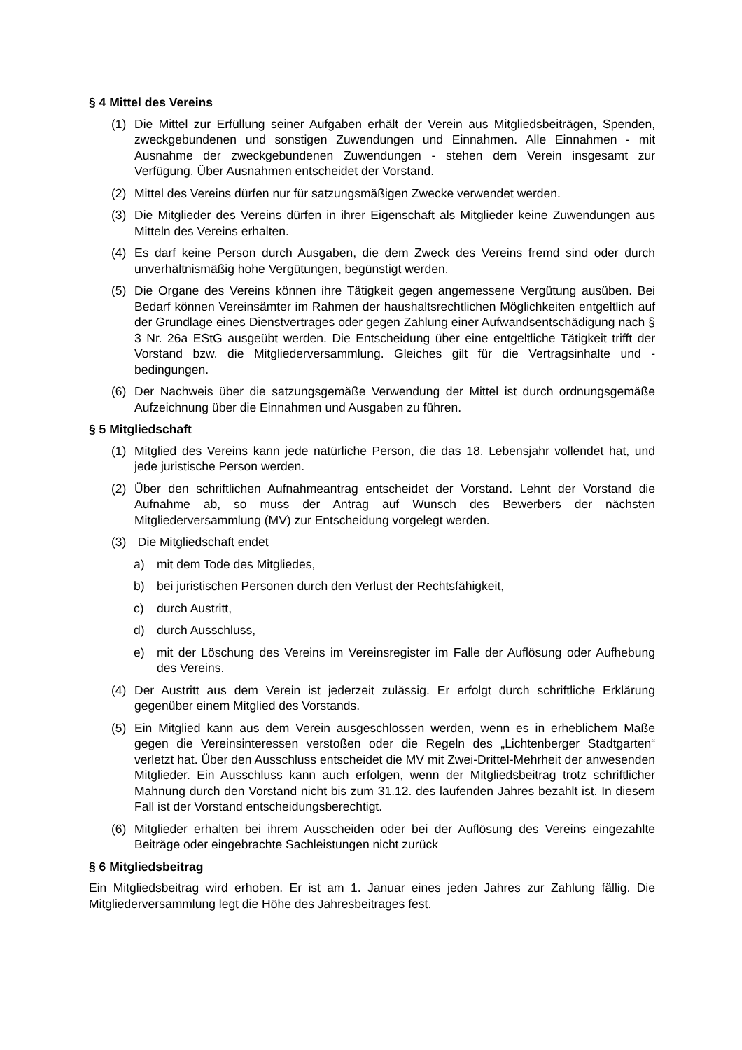§ 4 Mittel des Vereins
(1) Die Mittel zur Erfüllung seiner Aufgaben erhält der Verein aus Mitgliedsbeiträgen, Spenden, zweckgebundenen und sonstigen Zuwendungen und Einnahmen. Alle Einnahmen - mit Ausnahme der zweckgebundenen Zuwendungen - stehen dem Verein insgesamt zur Verfügung. Über Ausnahmen entscheidet der Vorstand.
(2) Mittel des Vereins dürfen nur für satzungsmäßigen Zwecke verwendet werden.
(3) Die Mitglieder des Vereins dürfen in ihrer Eigenschaft als Mitglieder keine Zuwendungen aus Mitteln des Vereins erhalten.
(4) Es darf keine Person durch Ausgaben, die dem Zweck des Vereins fremd sind oder durch unverhältnismäßig hohe Vergütungen, begünstigt werden.
(5) Die Organe des Vereins können ihre Tätigkeit gegen angemessene Vergütung ausüben. Bei Bedarf können Vereinsämter im Rahmen der haushaltsrechtlichen Möglichkeiten entgeltlich auf der Grundlage eines Dienstvertrages oder gegen Zahlung einer Aufwandsentschädigung nach § 3 Nr. 26a EStG ausgeübt werden. Die Entscheidung über eine entgeltliche Tätigkeit trifft der Vorstand bzw. die Mitgliederversammlung. Gleiches gilt für die Vertragsinhalte und -bedingungen.
(6) Der Nachweis über die satzungsgemäße Verwendung der Mittel ist durch ordnungsgemäße Aufzeichnung über die Einnahmen und Ausgaben zu führen.
§ 5 Mitgliedschaft
(1) Mitglied des Vereins kann jede natürliche Person, die das 18. Lebensjahr vollendet hat, und jede juristische Person werden.
(2) Über den schriftlichen Aufnahmeantrag entscheidet der Vorstand. Lehnt der Vorstand die Aufnahme ab, so muss der Antrag auf Wunsch des Bewerbers der nächsten Mitgliederversammlung (MV) zur Entscheidung vorgelegt werden.
(3) Die Mitgliedschaft endet
a) mit dem Tode des Mitgliedes,
b) bei juristischen Personen durch den Verlust der Rechtsfähigkeit,
c) durch Austritt,
d) durch Ausschluss,
e) mit der Löschung des Vereins im Vereinsregister im Falle der Auflösung oder Aufhebung des Vereins.
(4) Der Austritt aus dem Verein ist jederzeit zulässig. Er erfolgt durch schriftliche Erklärung gegenüber einem Mitglied des Vorstands.
(5) Ein Mitglied kann aus dem Verein ausgeschlossen werden, wenn es in erheblichem Maße gegen die Vereinsinteressen verstoßen oder die Regeln des „Lichtenberger Stadtgarten“ verletzt hat. Über den Ausschluss entscheidet die MV mit Zwei-Drittel-Mehrheit der anwesenden Mitglieder. Ein Ausschluss kann auch erfolgen, wenn der Mitgliedsbeitrag trotz schriftlicher Mahnung durch den Vorstand nicht bis zum 31.12. des laufenden Jahres bezahlt ist. In diesem Fall ist der Vorstand entscheidungsberechtigt.
(6) Mitglieder erhalten bei ihrem Ausscheiden oder bei der Auflösung des Vereins eingezahlte Beiträge oder eingebrachte Sachleistungen nicht zurück
§ 6 Mitgliedsbeitrag
Ein Mitgliedsbeitrag wird erhoben. Er ist am 1. Januar eines jeden Jahres zur Zahlung fällig. Die Mitgliederversammlung legt die Höhe des Jahresbeitrages fest.